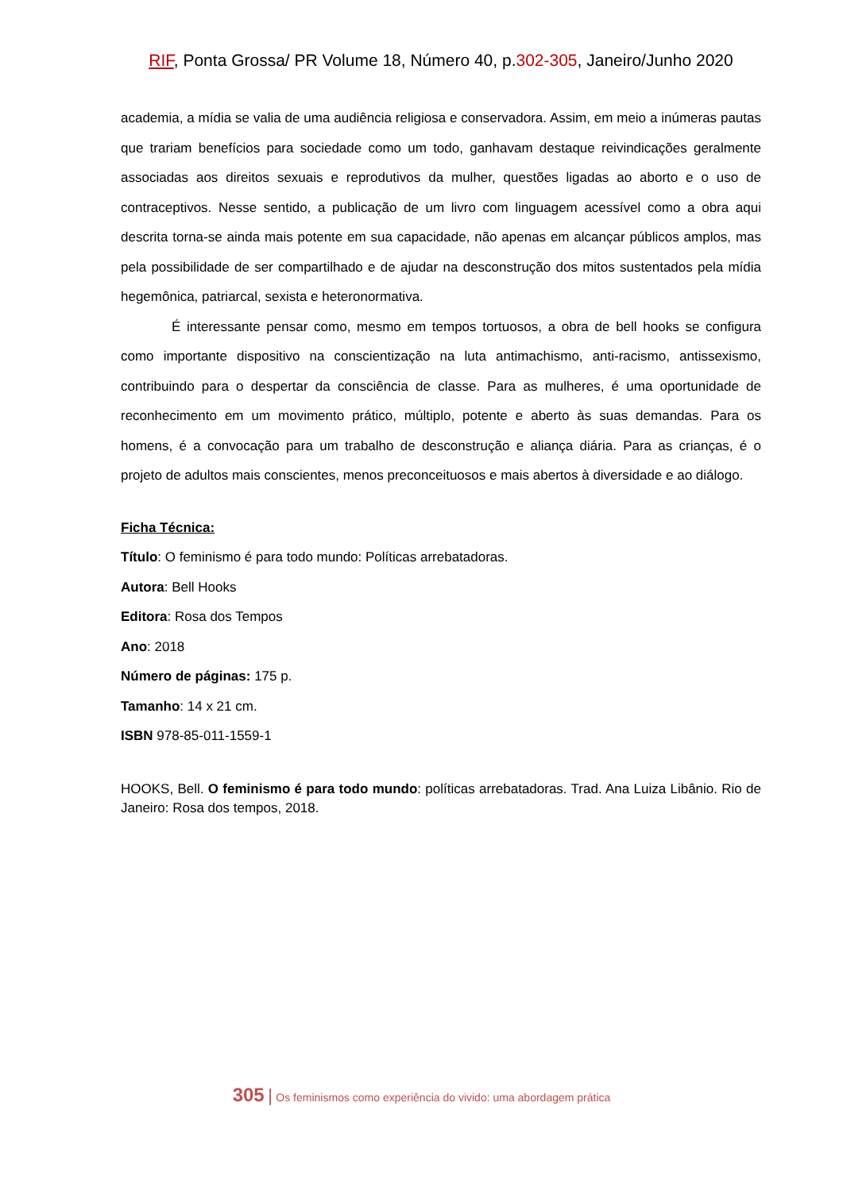RIF, Ponta Grossa/ PR Volume 18, Número 40, p.302-305, Janeiro/Junho 2020
academia, a mídia se valia de uma audiência religiosa e conservadora. Assim, em meio a inúmeras pautas que trariam benefícios para sociedade como um todo, ganhavam destaque reivindicações geralmente associadas aos direitos sexuais e reprodutivos da mulher, questões ligadas ao aborto e o uso de contraceptivos. Nesse sentido, a publicação de um livro com linguagem acessível como a obra aqui descrita torna-se ainda mais potente em sua capacidade, não apenas em alcançar públicos amplos, mas pela possibilidade de ser compartilhado e de ajudar na desconstrução dos mitos sustentados pela mídia hegemônica, patriarcal, sexista e heteronormativa.
É interessante pensar como, mesmo em tempos tortuosos, a obra de bell hooks se configura como importante dispositivo na conscientização na luta antimachismo, anti-racismo, antissexismo, contribuindo para o despertar da consciência de classe. Para as mulheres, é uma oportunidade de reconhecimento em um movimento prático, múltiplo, potente e aberto às suas demandas. Para os homens, é a convocação para um trabalho de desconstrução e aliança diária. Para as crianças, é o projeto de adultos mais conscientes, menos preconceituosos e mais abertos à diversidade e ao diálogo.
Ficha Técnica:
Título: O feminismo é para todo mundo: Políticas arrebatadoras.
Autora: Bell Hooks
Editora: Rosa dos Tempos
Ano: 2018
Número de páginas: 175 p.
Tamanho: 14 x 21 cm.
ISBN 978-85-011-1559-1
HOOKS, Bell. O feminismo é para todo mundo: políticas arrebatadoras. Trad. Ana Luiza Libânio. Rio de Janeiro: Rosa dos tempos, 2018.
305 | Os feminismos como experiência do vivido: uma abordagem prática